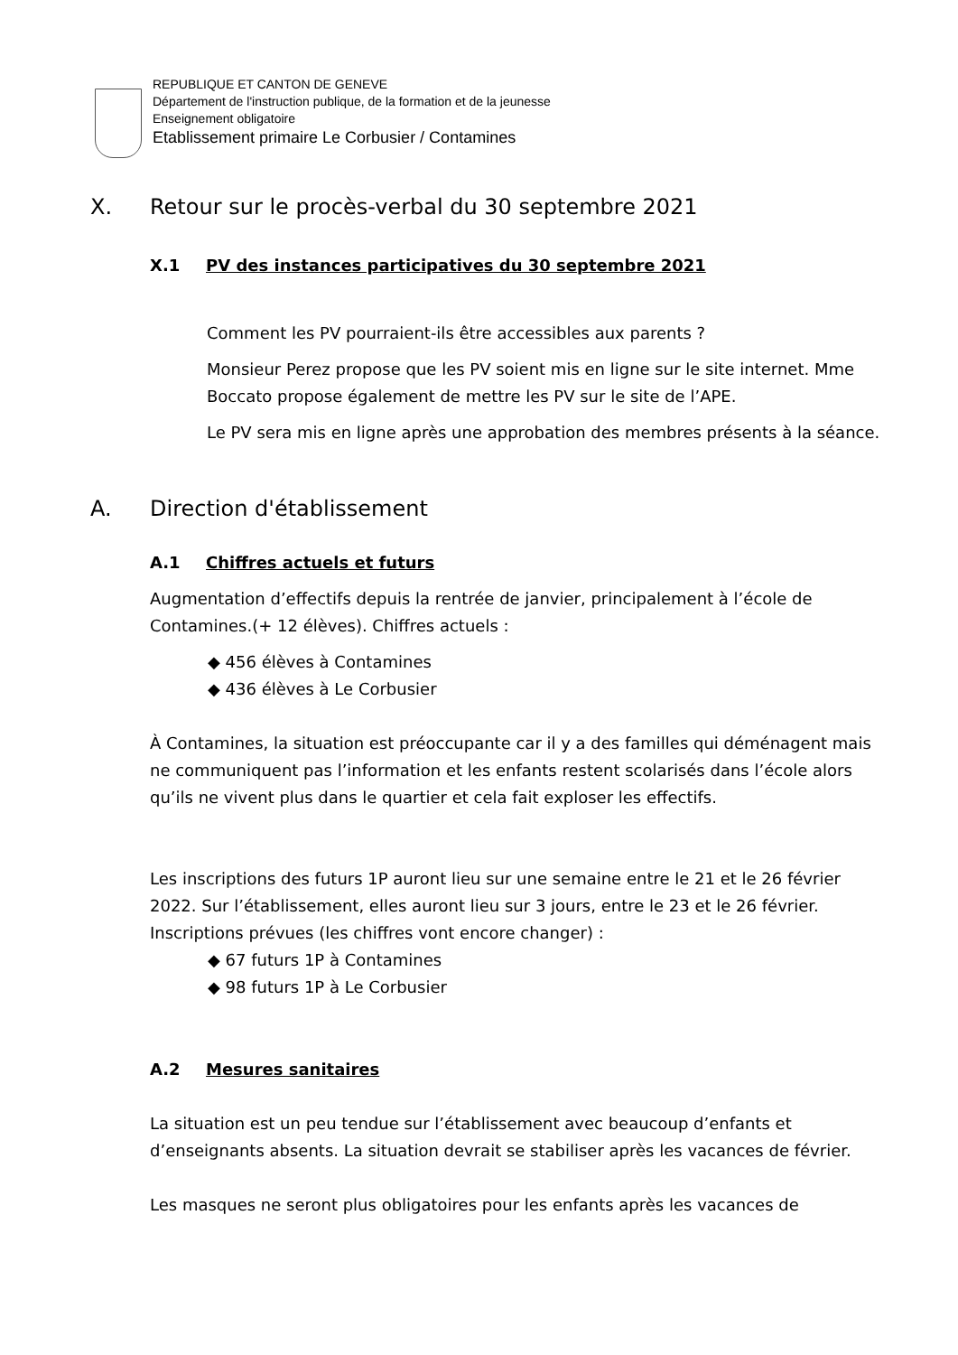REPUBLIQUE ET CANTON DE GENEVE
Département de l'instruction publique, de la formation et de la jeunesse
Enseignement obligatoire
Etablissement primaire Le Corbusier / Contamines
X. Retour sur le procès-verbal du 30 septembre 2021
X.1 PV des instances participatives du 30 septembre 2021
Comment les PV pourraient-ils être accessibles aux parents ?
Monsieur Perez propose que les PV soient mis en ligne sur le site internet. Mme Boccato propose également de mettre les PV sur le site de l’APE.
Le PV sera mis en ligne après une approbation des membres présents à la séance.
A. Direction d'établissement
A.1 Chiffres actuels et futurs
Augmentation d’effectifs depuis la rentrée de janvier, principalement à l’école de Contamines.(+ 12 élèves). Chiffres actuels :
◆ 456 élèves à Contamines
◆ 436 élèves à Le Corbusier
À Contamines, la situation est préoccupante car il y a des familles qui déménagent mais ne communiquent pas l’information et les enfants restent scolarisés dans l’école alors qu’ils ne vivent plus dans le quartier et cela fait exploser les effectifs.
Les inscriptions des futurs 1P auront lieu sur une semaine entre le 21 et le 26 février 2022. Sur l’établissement, elles auront lieu sur 3 jours, entre le 23 et le 26 février.
Inscriptions prévues (les chiffres vont encore changer) :
◆ 67 futurs 1P à Contamines
◆ 98 futurs 1P à Le Corbusier
A.2 Mesures sanitaires
La situation est un peu tendue sur l’établissement avec beaucoup d’enfants et d’enseignants absents. La situation devrait se stabiliser après les vacances de février.
Les masques ne seront plus obligatoires pour les enfants après les vacances de